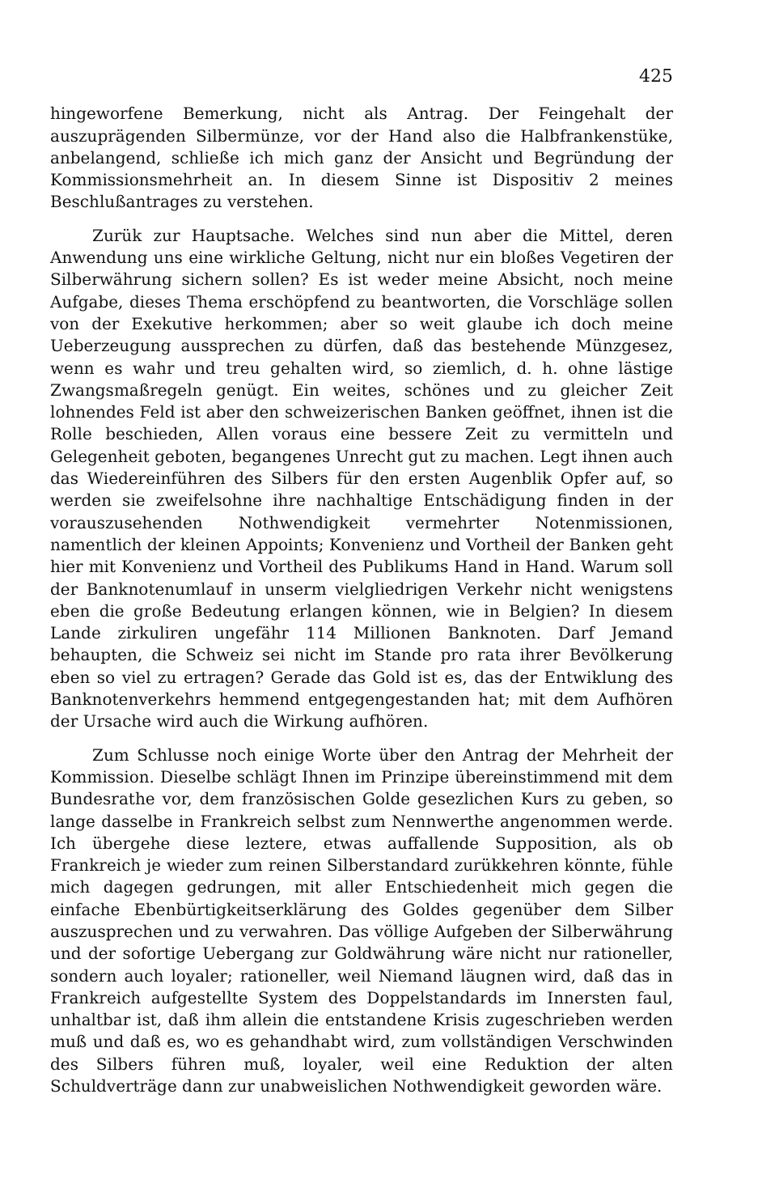425
hingeworfene Bemerkung, nicht als Antrag. Der Feingehalt der auszuprägenden Silbermünze, vor der Hand also die Halbfrankenstüke, anbelangend, schließe ich mich ganz der Ansicht und Begründung der Kommissionsmehrheit an. In diesem Sinne ist Dispositiv 2 meines Beschlußantrages zu verstehen.
Zurük zur Hauptsache. Welches sind nun aber die Mittel, deren Anwendung uns eine wirkliche Geltung, nicht nur ein bloßes Vegetiren der Silberwährung sichern sollen? Es ist weder meine Absicht, noch meine Aufgabe, dieses Thema erschöpfend zu beantworten, die Vorschläge sollen von der Exekutive herkommen; aber so weit glaube ich doch meine Ueberzeugung aussprechen zu dürfen, daß das bestehende Münzgesez, wenn es wahr und treu gehalten wird, so ziemlich, d. h. ohne lästige Zwangsmaßregeln genügt. Ein weites, schönes und zu gleicher Zeit lohnendes Feld ist aber den schweizerischen Banken geöffnet, ihnen ist die Rolle beschieden, Allen voraus eine bessere Zeit zu vermitteln und Gelegenheit geboten, begangenes Unrecht gut zu machen. Legt ihnen auch das Wiedereinführen des Silbers für den ersten Augenblik Opfer auf, so werden sie zweifelsohne ihre nachhaltige Entschädigung finden in der vorauszusehenden Nothwendigkeit vermehrter Notenmissionen, namentlich der kleinen Appoints; Konvenienz und Vortheil der Banken geht hier mit Konvenienz und Vortheil des Publikums Hand in Hand. Warum soll der Banknotenumlauf in unserm vielgliedrigen Verkehr nicht wenigstens eben die große Bedeutung erlangen können, wie in Belgien? In diesem Lande zirkuliren ungefähr 114 Millionen Banknoten. Darf Jemand behaupten, die Schweiz sei nicht im Stande pro rata ihrer Bevölkerung eben so viel zu ertragen? Gerade das Gold ist es, das der Entwiklung des Banknotenverkehrs hemmend entgegengestanden hat; mit dem Aufhören der Ursache wird auch die Wirkung aufhören.
Zum Schlusse noch einige Worte über den Antrag der Mehrheit der Kommission. Dieselbe schlägt Ihnen im Prinzipe übereinstimmend mit dem Bundesrathe vor, dem französischen Golde gesezlichen Kurs zu geben, so lange dasselbe in Frankreich selbst zum Nennwerthe angenommen werde. Ich übergehe diese leztere, etwas auffallende Supposition, als ob Frankreich je wieder zum reinen Silberstandard zurükkehren könnte, fühle mich dagegen gedrungen, mit aller Entschiedenheit mich gegen die einfache Ebenbürtigkeitserklärung des Goldes gegenüber dem Silber auszusprechen und zu verwahren. Das völlige Aufgeben der Silberwährung und der sofortige Uebergang zur Goldwährung wäre nicht nur rationeller, sondern auch loyaler; rationeller, weil Niemand läugnen wird, daß das in Frankreich aufgestellte System des Doppelstandards im Innersten faul, unhaltbar ist, daß ihm allein die entstandene Krisis zugeschrieben werden muß und daß es, wo es gehandhabt wird, zum vollständigen Verschwinden des Silbers führen muß, loyaler, weil eine Reduktion der alten Schuldverträge dann zur unabweislichen Nothwendigkeit geworden wäre.